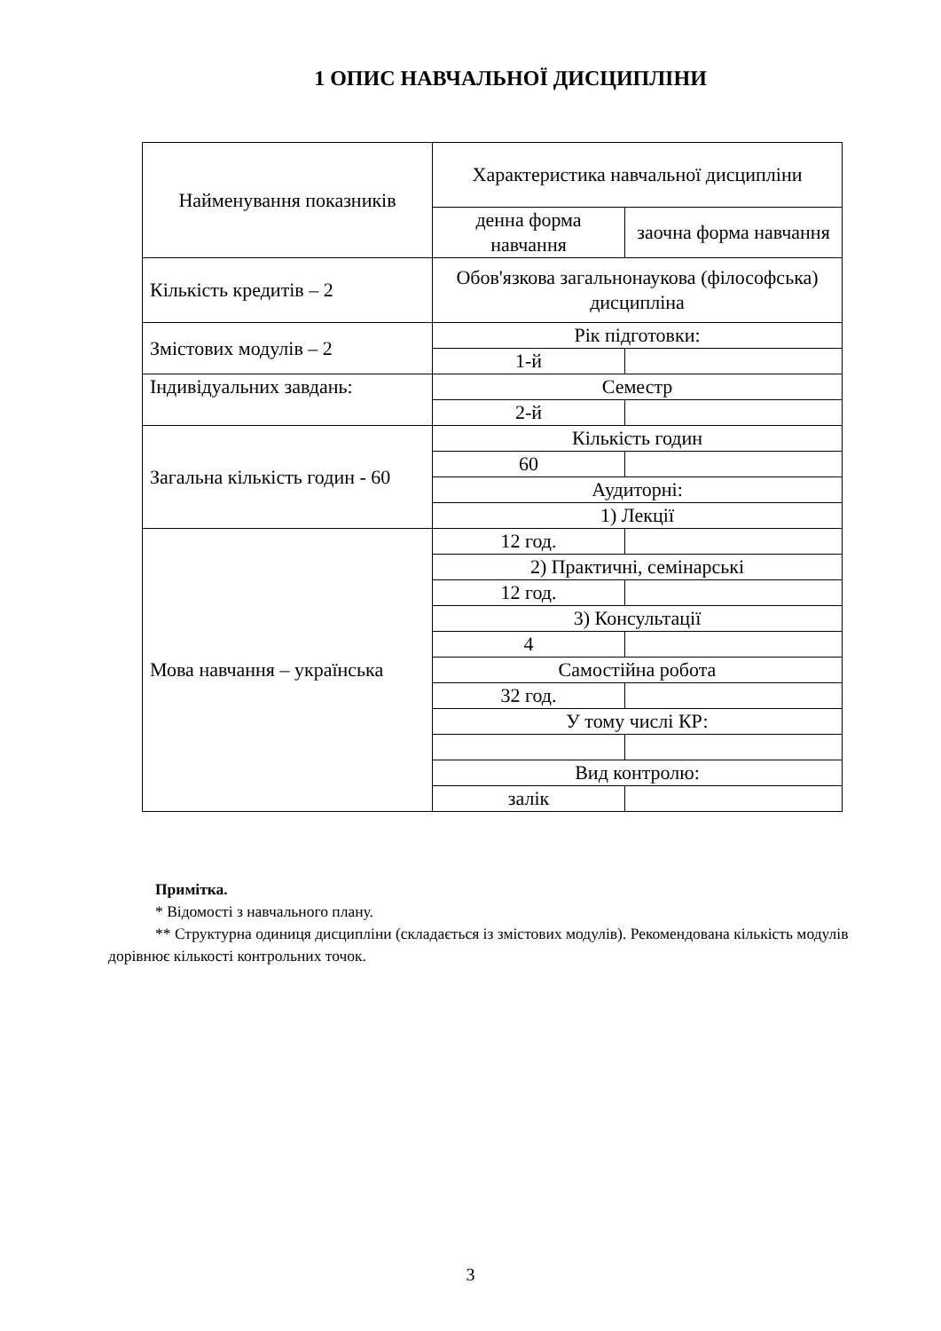1 ОПИС НАВЧАЛЬНОЇ ДИСЦИПЛІНИ
| Найменування показників | Характеристика навчальної дисципліни | |
| | денна форма навчання | заочна форма навчання |
| Кількість кредитів – 2 | Обов'язкова загальнонаукова (філософська) дисципліна | |
| Змістових модулів – 2 | Рік підготовки: | |
| | 1-й | |
| Індивідуальних завдань: | Семестр | |
| | 2-й | |
| Загальна кількість годин - 60 | Кількість годин | |
| | 60 | |
| | Аудиторні: | |
| | 1) Лекції | |
| Мова навчання – українська | 12 год. | |
| | 2) Практичні, семінарські | |
| | 12 год. | |
| | 3) Консультації | |
| | 4 | |
| | Самостійна робота | |
| | 32 год. | |
| | У тому числі КР: | |
| | Вид контролю: | |
| | залік | |
Примітка.
* Відомості з навчального плану.
** Структурна одиниця дисципліни (складається із змістових модулів). Рекомендована кількість модулів дорівнює кількості контрольних точок.
3